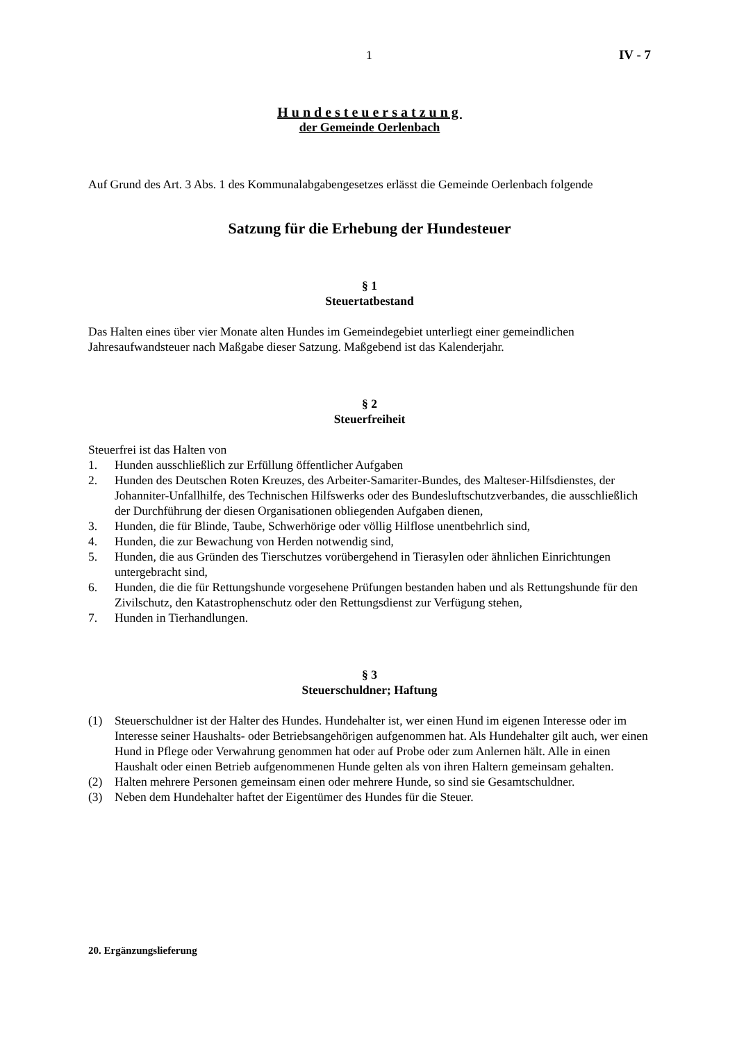1 IV - 7
Hundesteuersatzung
der Gemeinde Oerlenbach
Auf Grund des Art. 3 Abs. 1 des Kommunalabgabengesetzes erlässt die Gemeinde Oerlenbach folgende
Satzung für die Erhebung der Hundesteuer
§ 1
Steuertatbestand
Das Halten eines über vier Monate alten Hundes im Gemeindegebiet unterliegt einer gemeindlichen Jahresaufwandsteuer nach Maßgabe dieser Satzung. Maßgebend ist das Kalenderjahr.
§ 2
Steuerfreiheit
Steuerfrei ist das Halten von
1. Hunden ausschließlich zur Erfüllung öffentlicher Aufgaben
2. Hunden des Deutschen Roten Kreuzes, des Arbeiter-Samariter-Bundes, des Malteser-Hilfsdienstes, der Johanniter-Unfallhilfe, des Technischen Hilfswerks oder des Bundesluftschutzverbandes, die ausschließlich der Durchführung der diesen Organisationen obliegenden Aufgaben dienen,
3. Hunden, die für Blinde, Taube, Schwerhörige oder völlig Hilflose unentbehrlich sind,
4. Hunden, die zur Bewachung von Herden notwendig sind,
5. Hunden, die aus Gründen des Tierschutzes vorübergehend in Tierasylen oder ähnlichen Einrichtungen untergebracht sind,
6. Hunden, die die für Rettungshunde vorgesehene Prüfungen bestanden haben und als Rettungshunde für den Zivilschutz, den Katastrophenschutz oder den Rettungsdienst zur Verfügung stehen,
7. Hunden in Tierhandlungen.
§ 3
Steuerschuldner; Haftung
(1) Steuerschuldner ist der Halter des Hundes. Hundehalter ist, wer einen Hund im eigenen Interesse oder im Interesse seiner Haushalts- oder Betriebsangehörigen aufgenommen hat. Als Hundehalter gilt auch, wer einen Hund in Pflege oder Verwahrung genommen hat oder auf Probe oder zum Anlernen hält. Alle in einen Haushalt oder einen Betrieb aufgenommenen Hunde gelten als von ihren Haltern gemeinsam gehalten.
(2) Halten mehrere Personen gemeinsam einen oder mehrere Hunde, so sind sie Gesamtschuldner.
(3) Neben dem Hundehalter haftet der Eigentümer des Hundes für die Steuer.
20. Ergänzungslieferung